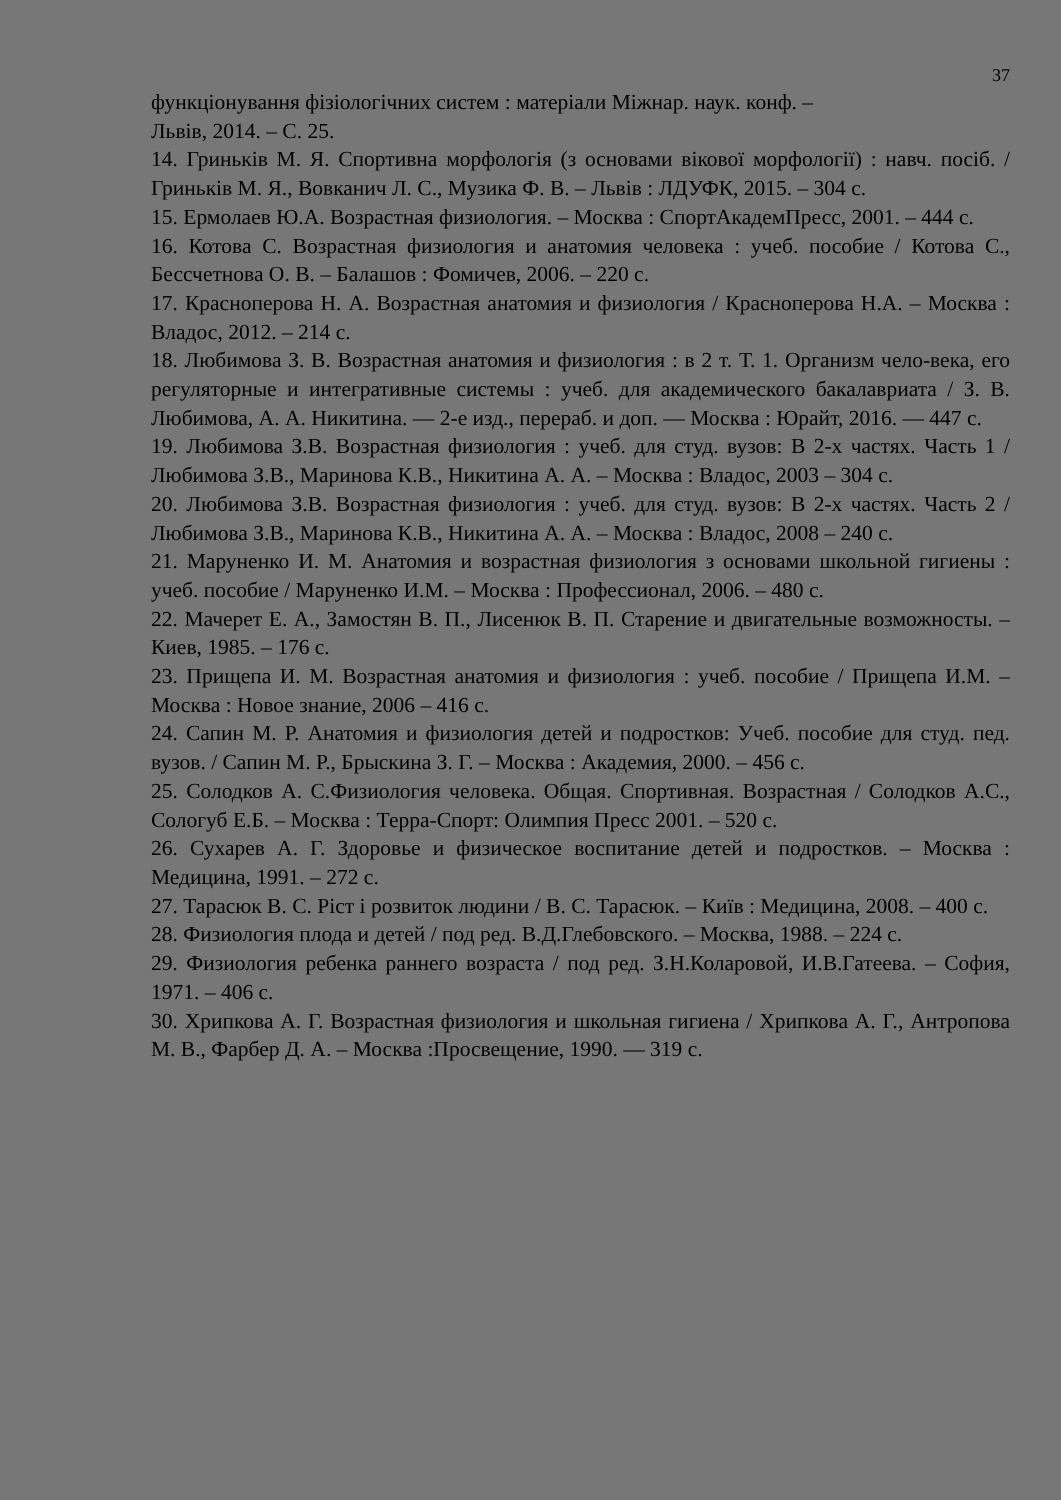37
функціонування фізіологічних систем : матеріали Міжнар. наук. конф. –
Львів, 2014. – С. 25.
14. Гриньків М. Я. Спортивна морфологія (з основами вікової морфології) : навч. посіб. / Гриньків М. Я., Вовканич Л. С., Музика Ф. В. – Львів : ЛДУФК, 2015. – 304 с.
15. Ермолаев Ю.А. Возрастная физиология. – Москва : СпортАкадемПресс, 2001. – 444 с.
16. Котова С. Возрастная физиология и анатомия человека : учеб. пособие / Котова С., Бессчетнова О. В. – Балашов : Фомичев, 2006. – 220 с.
17. Красноперова Н. А. Возрастная анатомия и физиология / Красноперова Н.А. – Москва : Владос, 2012. – 214 с.
18. Любимова З. В. Возрастная анатомия и физиология : в 2 т. Т. 1. Организм чело-века, его регуляторные и интегративные системы : учеб. для академического бакалавриата / З. В. Любимова, А. А. Никитина. — 2-е изд., перераб. и доп. — Москва : Юрайт, 2016. — 447 с.
19. Любимова З.В. Возрастная физиология : учеб. для студ. вузов: В 2-х частях. Часть 1 / Любимова З.В., Маринова К.В., Никитина А. А. – Москва : Владос, 2003 – 304 с.
20. Любимова З.В. Возрастная физиология : учеб. для студ. вузов: В 2-х частях. Часть 2 / Любимова З.В., Маринова К.В., Никитина А. А. – Москва : Владос, 2008 – 240 с.
21. Маруненко И. М. Анатомия и возрастная физиология з основами школьной гигиены : учеб. пособие / Маруненко И.М. – Москва : Профессионал, 2006. – 480 с.
22. Мачерет Е. А., Замостян В. П., Лисенюк В. П. Старение и двигательные возможносты. – Киев, 1985. – 176 с.
23. Прищепа И. М. Возрастная анатомия и физиология : учеб. пособие / Прищепа И.М. – Москва : Новое знание, 2006 – 416 с.
24. Сапин М. Р. Анатомия и физиология детей и подростков: Учеб. пособие для студ. пед. вузов. / Сапин М. Р., Брыскина З. Г. – Москва : Академия, 2000. – 456 с.
25. Солодков А. С.Физиология человека. Общая. Спортивная. Возрастная / Солодков А.С., Сологуб Е.Б. – Москва : Терра-Спорт: Олимпия Пресс 2001. – 520 с.
26. Сухарев А. Г. Здоровье и физическое воспитание детей и подростков. – Москва : Медицина, 1991. – 272 с.
27. Тарасюк В. С. Ріст і розвиток людини / В. С. Тарасюк. – Київ : Медицина, 2008. – 400 с.
28. Физиология плода и детей / под ред. В.Д.Глебовского. – Москва, 1988. – 224 с.
29. Физиология ребенка раннего возраста / под ред. З.Н.Коларовой, И.В.Гатеева. – София, 1971. – 406 с.
30. Хрипкова А. Г. Возрастная физиология и школьная гигиена / Хрипкова А. Г., Антропова М. В., Фарбер Д. А. – Москва :Просвещение, 1990. — 319 с.